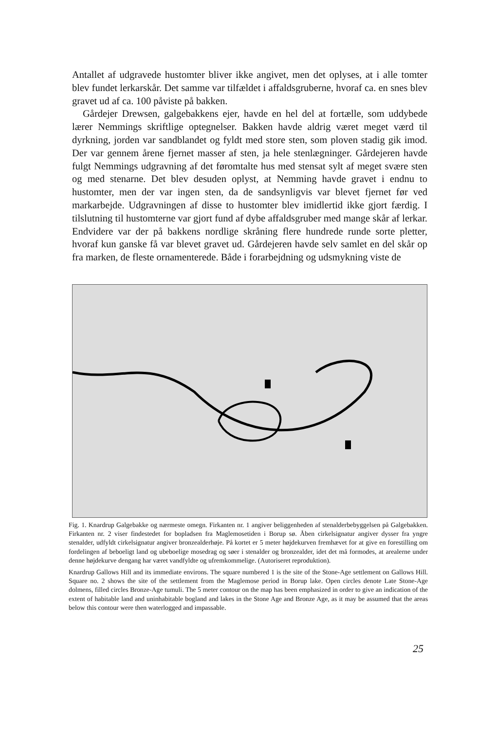Antallet af udgravede hustomter bliver ikke angivet, men det oplyses, at i alle tomter blev fundet lerkarskår. Det samme var tilfældet i affaldsgruberne, hvoraf ca. en snes blev gravet ud af ca. 100 påviste på bakken.
Gårdejer Drewsen, galgebakkens ejer, havde en hel del at fortælle, som uddybede lærer Nemmings skriftlige optegnelser. Bakken havde aldrig været meget værd til dyrkning, jorden var sandblandet og fyldt med store sten, som ploven stadig gik imod. Der var gennem årene fjernet masser af sten, ja hele stenlægninger. Gårdejeren havde fulgt Nemmings udgravning af det føromtalte hus med stensat sylt af meget svære sten og med stenarne. Det blev desuden oplyst, at Nemming havde gravet i endnu to hustomter, men der var ingen sten, da de sandsynligvis var blevet fjernet før ved markarbejde. Udgravningen af disse to hustomter blev imidlertid ikke gjort færdig. I tilslutning til hustomterne var gjort fund af dybe affaldsgruber med mange skår af lerkar. Endvidere var der på bakkens nordlige skråning flere hundrede runde sorte pletter, hvoraf kun ganske få var blevet gravet ud. Gårdejeren havde selv samlet en del skår op fra marken, de fleste ornamenterede. Både i forarbejdning og udsmykning viste de
Fig. 1. Knardrup Galgebakke og nærmeste omegn. Firkanten nr. 1 angiver beliggenheden af stenalderbebyggelsen på Galgebakken. Firkanten nr. 2 viser findestedet for bopladsen fra Maglemosetiden i Borup sø. Åben cirkelsignatur angiver dysser fra yngre stenalder, udfyldt cirkelsignatur angiver bronzealderhøje. På kortet er 5 meter højdekurven fremhævet for at give en forestilling om fordelingen af beboeligt land og ubeboelige mosedrag og søer i stenalder og bronzealder, idet det må formodes, at arealerne under denne højdekurve dengang har været vandfyldte og ufremkommelige. (Autoriseret reproduktion).
Knardrup Gallows Hill and its immediate environs. The square numbered 1 is the site of the Stone-Age settlement on Gallows Hill. Square no. 2 shows the site of the settlement from the Maglemose period in Borup lake. Open circles denote Late Stone-Age dolmens, filled circles Bronze-Age tumuli. The 5 meter contour on the map has been emphasized in order to give an indication of the extent of habitable land and uninhabitable bogland and lakes in the Stone Age and Bronze Age, as it may be assumed that the areas below this contour were then waterlogged and impassable.
25